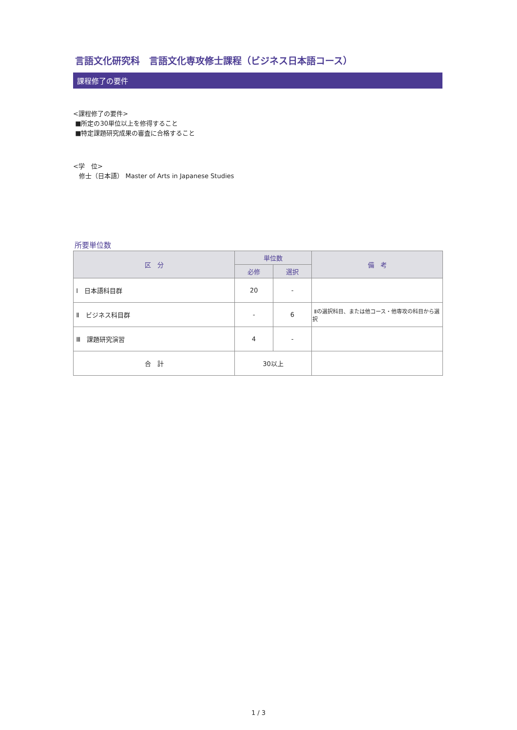言語文化研究科　言語文化専攻修士課程（ビジネス日本語コース）
課程修了の要件
<課程修了の要件>
■所定の30単位以上を修得すること
■特定課題研究成果の審査に合格すること
<学　位>
修士（日本語） Master of Arts in Japanese Studies
所要単位数
| 区 分 | 単位数 | | 備 考 |
| --- | --- | --- | --- |
| | 必修 | 選択 | |
| Ⅰ 日本語科目群 | 20 | - | |
| Ⅱ ビジネス科目群 | - | 6 | Ⅱの選択科目、または他コース・他専攻の科目から選択 |
| Ⅲ 課題研究演習 | 4 | - | |
| 合 計 | 30以上 | | |
1 / 3